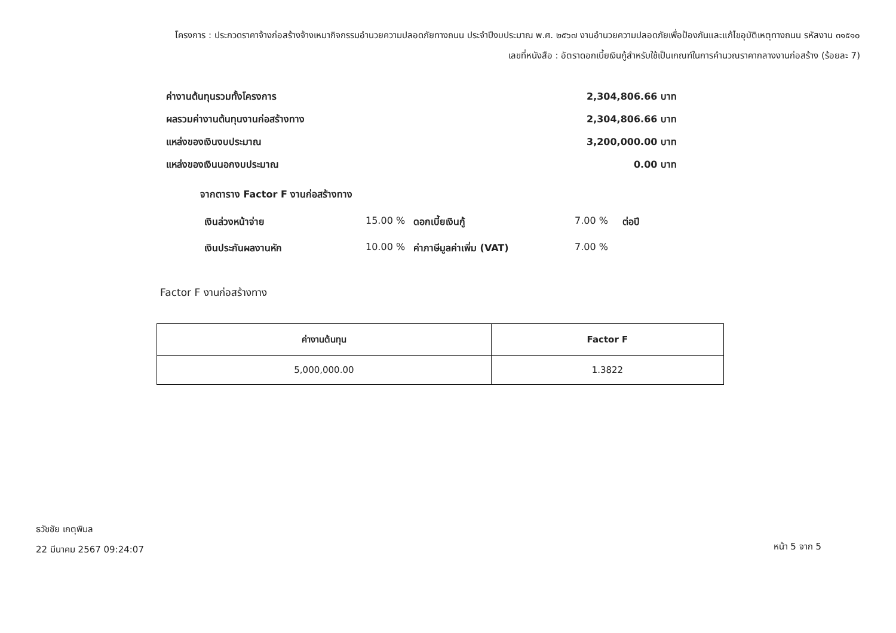โครงการ : ประกวดราคาจ้างก่อสร้างจ้างเหมากิจกรรมอำนวยความปลอดภัยทางถนน ประจำปีงบประมาณ พ.ศ. ๒๕๖๗ งานอำนวยความปลอดภัยเพื่อป้องกันและแก้ไขอุบัติเหตุทางถนน รหัสงาน ๓๑๕๑๐
เลขที่หนังสือ : อัตราดอกเบี้ยเงินกู้สำหรับใช้เป็นเกณฑ์ในการคำนวณราคากลางงานก่อสร้าง (ร้อยละ 7)
ค่างานต้นทุนรวมทั้งโครงการ 2,304,806.66 บาท
ผลรวมค่างานต้นทุนงานก่อสร้างทาง 2,304,806.66 บาท
แหล่งของเงินงบประมาณ 3,200,000.00 บาท
แหล่งของเงินนอกงบประมาณ 0.00 บาท
จากตาราง Factor F งานก่อสร้างทาง
เงินล่วงหน้าจ่าย 15.00 % ดอกเบี้ยเงินกู้ 7.00 % ต่อปี เงินประกันผลงานหัก 10.00 % ค่าภาษีมูลค่าเพิ่ม (VAT) 7.00 %
Factor F งานก่อสร้างทาง
| ค่างานต้นทุน | Factor F |
| --- | --- |
| 5,000,000.00 | 1.3822 |
ธวัชชัย เกตุพิมล
22 มีนาคม 2567 09:24:07
หน้า 5 จาก 5